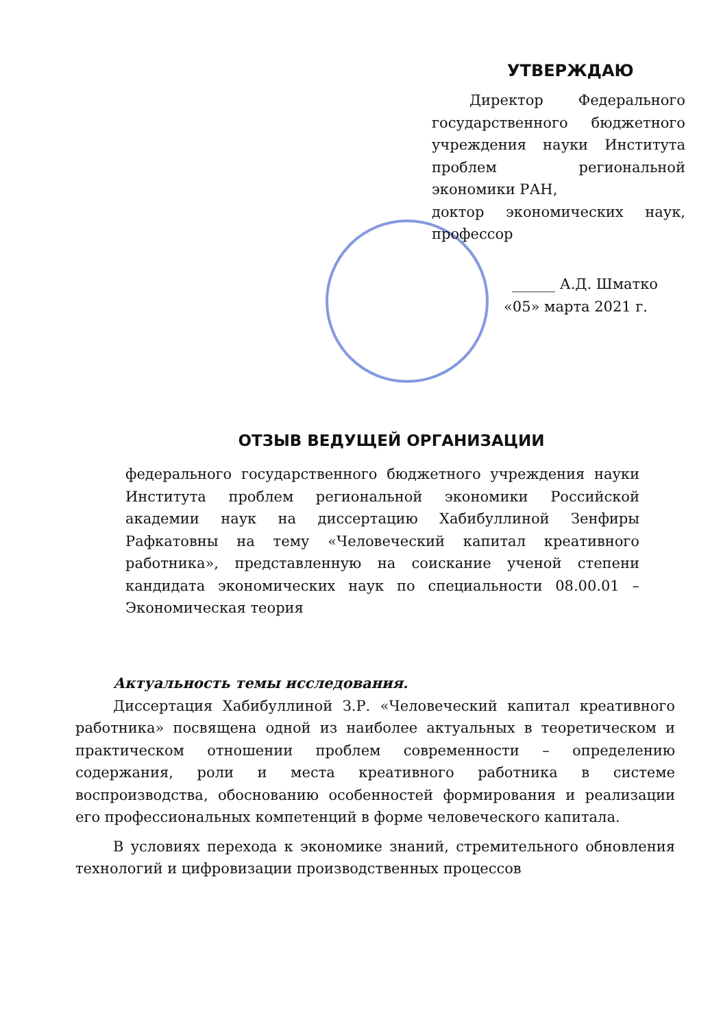УТВЕРЖДАЮ
Директор Федерального государственного бюджетного учреждения науки Института проблем региональной экономики РАН,
доктор экономических наук, профессор
______ А.Д. Шматко
«05» марта 2021 г.
ОТЗЫВ ВЕДУЩЕЙ ОРГАНИЗАЦИИ
федерального государственного бюджетного учреждения науки Института проблем региональной экономики Российской академии наук на диссертацию Хабибуллиной Зенфиры Рафкатовны на тему «Человеческий капитал креативного работника», представленную на соискание ученой степени кандидата экономических наук по специальности 08.00.01 – Экономическая теория
Актуальность темы исследования.
Диссертация Хабибуллиной З.Р. «Человеческий капитал креативного работника» посвящена одной из наиболее актуальных в теоретическом и практическом отношении проблем современности – определению содержания, роли и места креативного работника в системе воспроизводства, обоснованию особенностей формирования и реализации его профессиональных компетенций в форме человеческого капитала.
В условиях перехода к экономике знаний, стремительного обновления технологий и цифровизации производственных процессов